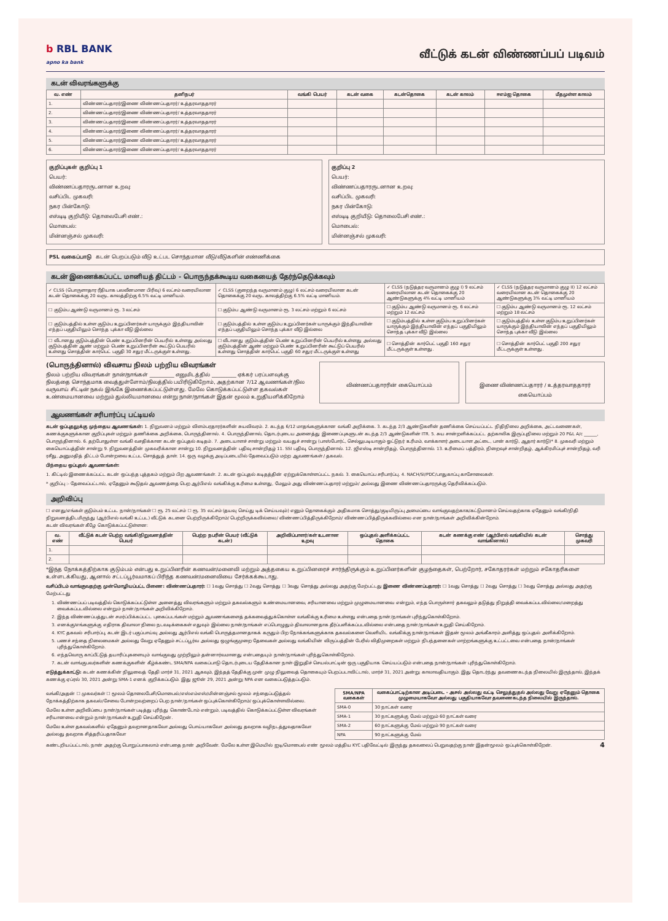b RBL BANK
apno ka bank
வீட்டுக் கடன் விண்ணப்பப் படிவம்
கடன் விவரங்களுக்கு
| வ. எண் | தனிநபர் | வங்கி பெயர் | கடன் வகை | கடன்தொகை | கடன் காலம் | ஈஎம்ஐ தொகை | மீதமுள்ள காலம் |
| --- | --- | --- | --- | --- | --- | --- | --- |
| 1. | விண்ணப்பதாரர்/இணை விண்ணப்பதாரர்/ உத்தரவாததாரர் | | | | | | |
| 2. | விண்ணப்பதாரர்/இணை விண்ணப்பதாரர்/ உத்தரவாததாரர் | | | | | | |
| 3. | விண்ணப்பதாரர்/இணை விண்ணப்பதாரர்/ உத்தரவாததாரர் | | | | | | |
| 4. | விண்ணப்பதாரர்/இணை விண்ணப்பதாரர்/ உத்தரவாததாரர் | | | | | | |
| 5. | விண்ணப்பதாரர்/இணை விண்ணப்பதாரர்/ உத்தரவாததாரர் | | | | | | |
| 6. | விண்ணப்பதாரர்/இணை விண்ணப்பதாரர்/ உத்தரவாததாரர் | | | | | | |
குறிப்புகள் குறிப்பு 1
பெயர்:
விண்ணப்பதாரருடனான உறவு:
வசிப்பிட முகவரி:
நகர பின்கோடு:
எஸ்டிடி குறியீடு: தொலைபேசி எண்.:
மொபைல்:
மின்னஞ்சல் முகவரி:
குறிப்பு 2
பெயர்:
விண்ணப்பதாரருடனான உறவு:
வசிப்பிட முகவரி:
நகர பின்கோடு:
எஸ்டிடி குறியீடு: தொலைபேசி எண்.:
மொபைல்:
மின்னஞ்சல் முகவரி:
PSL வகைப்பாடு கடன் பெறப்படும் வீடு உட்பட சொந்தமான வீடு/வீடுகளின் எண்ணிக்கை
கடன் இணைக்கப்பட்ட மானியத் திட்டம் - பொருந்தக்கூடிய வகையைத் தேர்ந்தெடுக்கவும்
| ✓ CLSS (பொருளாதார ரீதியாக பலவீனமான பிரிவு) 6 லட்சம் வரையிலான கடன் தொகைக்கு 20 வருட காலத்திற்கு 6.5% வட்டி மானியம். | ✓ CLSS (குறைந்த வருமானம் குழு) 6 லட்சம் வரையிலான கடன் தொகைக்கு 20 வருட காலத்திற்கு 6.5% வட்டி மானியம். | ✓ CLSS (நடுத்தர வருமானம் குழு I) 9 லட்சம் வரையிலான கடன் தொகைக்கு 20 ஆண்டுகளுக்கு 4% வட்டி மானியம் | ✓ CLSS (நடுத்தர வருமானம் குழு II) 12 லட்சம் வரையிலான கடன் தொகைக்கு 20 ஆண்டுகளுக்கு 3% வட்டி மானியம் |
| ☐ குடும்ப ஆண்டு வருமானம் ரூ. 3 லட்சம் | ☐ குடும்ப ஆண்டு வருமானம் ரூ. 3 லட்சம் மற்றும் 6 லட்சம் | ☐ குடும்ப ஆண்டு வருமானம் ரூ. 6 லட்சம் மற்றும் 12 லட்சம் | ☐ குடும்ப ஆண்டு வருமானம் ரூ. 12 லட்சம் மற்றும் 18 லட்சம் |
| ☐ குடும்பத்தில் உள்ள குடும்ப உறுப்பினர்கள் யாருக்கும் இந்தியாவின் எந்தப் பகுதியிலும் சொந்த புக்கா வீடு இல்லை | ☐ குடும்பத்தில் உள்ள குடும்ப உறுப்பினர்கள் யாருக்கும் இந்தியாவின் எந்தப் பகுதியிலும் சொந்த புக்கா வீடு இல்லை | ☐ குடும்பத்தில் உள்ள குடும்ப உறுப்பினர்கள் யாருக்கும் இந்தியாவின் எந்தப் பகுதியிலும் சொந்த புக்கா வீடு இல்லை | ☐ குடும்பத்தில் உள்ள குடும்ப உறுப்பினர்கள் யாருக்கும் இந்தியாவின் எந்தப் பகுதியிலும் சொந்த புக்கா வீடு இல்லை |
| ☐ வீடானது குடும்பத்தின் பெண் உறுப்பினரின் பெயரில் உள்ளது அல்லது குடும்பத்தின் ஆண் மற்றும் பெண் உறுப்பினரின் கூட்டுப் பெயரில் உள்ளது சொத்தின் கார்பெட் பகுதி 30 சதுர மீட்டருக்குள் உள்ளது. | ☐ வீடானது குடும்பத்தின் பெண் உறுப்பினரின் பெயரில் உள்ளது அல்லது குடும்பத்தின் ஆண் மற்றும் பெண் உறுப்பினரின் கூட்டுப் பெயரில் உள்ளது சொத்தின் கார்பெட் பகுதி 60 சதுர மீட்டருக்குள் உள்ளது | ☐ சொத்தின் கார்பெட் பகுதி 160 சதுர மீட்டருக்குள் உள்ளது. | ☐ சொத்தின் கார்பெட் பகுதி 200 சதுர மீட்டருக்குள் உள்ளது. |
(பொருந்தினால்) விவசாய நிலம் பற்றிய விவரங்கள்
நிலம் பற்றிய விவரங்கள் நான்/நாங்கள் __________ எனுமிடத்தில் __________ ஏக்கர் பரப்பளவுக்கு நிலத்தை சொந்தமாக வைத்துள்ளோம்/நிலத்தில் பயிரிடுகிறோம், அதற்கான 7/12 ஆவணங்கள்/நில வருவாய் சிட்டின் நகல் இங்கே இணைக்கப்பட்டுள்ளது. மேலே கொடுக்கப்பட்டுள்ள தகவல்கள் உண்மையானவை மற்றும் துல்லியமானவை என்று நான்/நாங்கள் இதன் மூலம் உறுதியளிக்கிறோம்
விண்ணப்பதாரரின் கையொப்பம் இணை விண்ணப்பதாரர் / உத்தரவாததாரர் கையொப்பம்
ஆவணங்கள் சரிபார்ப்பு பட்டியல்
கடன் ஒப்புதலுக்கு முந்தைய ஆவணங்கள்: 1. நிறுவனம் மற்றும் விளம்பரதாரர்களின் சுயவிவரம். 2. கடந்த 6/12 மாதங்களுக்கான வங்கி அறிக்கை. 3. கடந்த 2/3 ஆண்டுகளின் தணிக்கை செய்யப்பட்ட நிதிநிலை அறிக்கை, அட்டவணைகள், கணக்குகளுக்கான குறிப்புகள் மற்றும் தணிக்கை அறிக்கை, பொருந்தினால். 4. பொருந்தினால், தொடர்புடைய அனைத்து இணைப்புகளுடன் கடந்த 2/3 ஆண்டுகளின் ITR. 5. சுய சான்றளிக்கப்பட்ட தற்காலிக இருப்புநிலை மற்றும் 20 P&L A/c ______, பொருந்தினால். 6. தற்போதுள்ள வங்கி வசதிக்கான கடன் ஒப்புதல் கடிதம். 7. அடையாளச் சான்று மற்றும் வயதுச் சான்று (பாஸ்போர்ட், செல்லுபடியாகும் ஓட்டுநர் உரிமம், வாக்காளர் அடையாள அட்டை, பான் கார்டு, ஆதார் கார்டு)* 8. முகவரி மற்றும் கையொப்பத்தின் சான்று 9. நிறுவனத்தின் முகவரிக்கான சான்று 10. நிறுவனத்தின் பதிவு சான்றிதழ் 11. SSI பதிவு, பொருந்தினால். 12. ஜிஎஸ்டி சான்றிதழ், பொருந்தினால். 13. உரிமைப் பத்திரம், நிறைவுச் சான்றிதழ், ஆக்கிரமிப்புச் சான்றிதழ், வரி ரசீது, அனுமதித் திட்டம் போன்றவை உட்பட சொத்துத் தாள். 14. ஒரு வழக்கு அடிப்படையில் தேவைப்படும் மற்ற ஆவணங்கள் / தகவல்.
பிந்தைய ஒப்புதல் ஆவணங்கள்:
1. கிட்டில் இணைக்கப்பட்ட கடன் ஒப்பந்த புத்தகம் மற்றும் பிற ஆவணங்கள். 2. கடன் ஒப்புதல் கடிதத்தின் ஏற்றுக்கொள்ளப்பட்ட நகல். 3. கையொப்ப சரிபார்ப்பு. 4. NACH/SI/PDC/பாதுகாப்பு காசோலைகள்.
* குறிப்பு :- தேவைப்பட்டால், ஏதேனும் கூடுதல் ஆவணத்தை பெற ஆர்பிஎல் வங்கிக்கு உரிமை உள்ளது, மேலும் அது விண்ணப்பதாரர் மற்றும்/ அல்லது இணை விண்ணப்பதாரருக்கு தெரிவிக்கப்படும்.
அறிவிப்பு
☐ எனது/எங்கள் குடும்பம் உட்பட நான்/நாங்கள் ☐ ரூ. 25 லட்சம் ☐ ரூ. 35 லட்சம் (தயவு செய்து டிக் செய்யவும்) எனும் தொகைக்கும் அதிகமாக சொத்து/குடியிருப்பு அமைப்பை வாங்குவதற்காக/கட்டுமானம் செய்வதற்காக ஏதேனும் வங்கி/நிதி நிறுவனத்திடமிருந்து (ஆர்பிஎல் வங்கி உட்பட) வீட்டுக் கடனை பெற்றிருக்கிறோம்/ பெற்றிருக்கவில்லை/ விண்ணப்பித்திருக்கிறோம்/ விண்ணப்பித்திருக்கவில்லை என நான்/நாங்கள் அறிவிக்கின்றோம்.
கடன் விவரங்கள் கீழே கொடுக்கப்பட்டுள்ளன:
| வ. எண் | வீட்டுக் கடன் பெற்ற வங்கி/நிறுவனத்தின் பெயர் | பெற்ற நபரின் பெயர் (வீட்டுக் கடன்) | அறிவிப்பாளர்/கள் உடனான உறவு | ஒப்புதல் அளிக்கப்பட்ட தொகை | கடன் கணக்கு எண் (ஆர்பிஎல் வங்கியில் கடன் வாங்கினால்) | சொத்து முகவரி |
| --- | --- | --- | --- | --- | --- | --- |
| 1. | | | | | | |
| 2. | | | | | | |
*இந்த நோக்கத்திற்காக குடும்பம் என்பது உறுப்பினரின் கணவன்/மனைவி மற்றும் அத்தகைய உறுப்பினரைச் சார்ந்திருக்கும் உறுப்பினர்களின் குழந்தைகள், பெற்றோர், சகோதரர்கள் மற்றும் சகோதரிகளை உள்ளடக்கியது, ஆனால் சட்டப்பூர்வமாகப் பிரிந்த கணவன்/மனைவியை சேர்க்கக்கூடாது.
வசிப்பிடம் வாங்குவதற்கு முன்மொழியப்பட்ட பிணை: விண்ணப்பதாரர்: ☐ 1வது சொத்து ☐ 2வது சொத்து ☐ 3வது சொத்து அல்லது அதற்கு மேற்பட்டது இணை விண்ணப்பதாரர்: ☐ 1வது சொத்து ☐ 2வது சொத்து ☐ 3வது சொத்து அல்லது அதற்கு மேற்பட்டது
1. விண்ணப்பப் படிவத்தில் கொடுக்கப்பட்டுள்ள அனைத்து விவரங்களும் மற்றும் தகவல்களும் உண்மையானவை, சரியானவை மற்றும் முழுமையானவை என்றும், எந்த பொருள்சார் தகவலும் தடுத்து நிறுத்தி வைக்கப்படவில்லை/மறைத்து வைக்கப்படவில்லை என்றும் நான்/நாங்கள் அறிவிக்கிறோம்.
2. இந்த விண்ணப்பத்துடன் சமர்ப்பிக்கப்பட்ட புகைப்படங்கள் மற்றும் ஆவணங்களைத் தக்கவைத்துக்கொள்ள வங்கிக்கு உரிமை உள்ளது என்பதை நான்/நாங்கள் புரிந்துகொள்கிறோம்.
3. எனக்கு/எங்களுக்கு எதிராக திவாலா நிலை நடவடிக்கைகள் எதுவும் இல்லை நான்/நாங்கள் எப்பொழுதும் திவாலானதாக தீர்ப்பளிக்கப்படவில்லை என்பதை நான்/நாங்கள் உறுதி செய்கிறோம்.
4. KYC தகவல் சரிபார்ப்பு, கடன் இடர் பகுப்பாய்வு அல்லது ஆர்பிஎல் வங்கி பொருத்தமானதாகக் கருதும் பிற நோக்கங்களுக்காக தகவல்களை வெளியிட வங்கிக்கு நான்/நாங்கள் இதன் மூலம் அங்கீகாரம் அளித்து ஒப்புதல் அளிக்கிறோம்.
5. பணச் சந்தை நிலைமைகள் அல்லது வேறு ஏதேனும் சட்டப்பூர்வ அல்லது ஒழுங்குமுறை தேவைகள் அல்லது வங்கியின் விருப்பத்தின் பேரில் விதிமுறைகள் மற்றும் நிபந்தனைகள் மாற்றங்களுக்கு உட்பட்டவை என்பதை நான்/நாங்கள் புரிந்துகொள்கிறோம்.
6. எந்தவொரு காப்பீட்டுத் தயாரிப்புகளையும் வாங்குவது முற்றிலும் தன்னார்வமானது என்பதையும் நான்/நாங்கள் புரிந்துகொள்கிறோம்.
7. கடன் வாங்குபவர்களின் கணக்குகளின் கீழ்க்கண்ட SMA/NPA வகைப்பாடு தொடர்புடைய தேதிக்கான நாள்-இறுதிச் செயல்பாட்டின் ஒரு பகுதியாக செய்யப்படும் என்பதை நான்/நாங்கள் புரிந்துகொள்கிறோம்.
எடுத்துக்காட்டு: கடன் கணக்கின் நிலுவைத் தேதி மார்ச் 31, 2021 ஆகவும், இந்தத் தேதிக்கு முன் முழு நிலுவைத் தொகையும் பெறப்படாவிட்டால், மார்ச் 31, 2021 அன்று காலாவதியாகும். இது தொடர்ந்து தவணைகடந்த நிலையில் இருந்தால், இந்தக் கணக்கு ஏப்ரல் 30, 2021 அன்று SMA-1 எனக் குறிக்கப்படும். இது ஜூன் 29, 2021 அன்று NPA என வகைப்படுத்தப்படும்.
வங்கி/அதன் ☐ முகவர்கள் ☐ மூலம் தொலைபேசி/மொபைல்/எஸ்எம்எஸ்/மின்னஞ்சல் மூலம் சந்தைப்படுத்தல் நோக்கத்திற்காக தகவல்/சேவை போன்றவற்றைப் பெற நான்/நாங்கள் ஒப்புக்கொள்கிறோம்/ ஒப்புக்கொள்ளவில்லை.
மேலே உள்ள அறிவிப்பை நான்/நாங்கள் படித்து புரிந்து கொண்டோம் என்றும், படிவத்தில் கொடுக்கப்பட்டுள்ள விவரங்கள் சரியானவை என்றும் நான்/நாங்கள் உறுதி செய்கிறேன்.
மேலே உள்ள தகவல்களில் ஏதேனும் தவறானதாகவோ அல்லது பொய்யாகவோ அல்லது தவறாக வழிநடத்துவதாகவோ அல்லது தவறாக சித்தரிப்பதாகவோ
| SMA/NPA வகைகள் | வகைப்பாட்டிற்கான அடிப்படை - அசல் அல்லது வட்டி செலுத்துதல் அல்லது வேறு ஏதேனும் தொகை முழுமையாகவோ அல்லது பகுதியாகவோ தவணைகடந்த நிலையில் இருந்தால். |
| --- | --- |
| SMA-0 | 30 நாட்கள் வரை |
| SMA-1 | 30 நாட்களுக்கு மேல் மற்றும் 60 நாட்கள் வரை |
| SMA-2 | 60 நாட்களுக்கு மேல் மற்றும் 90 நாட்கள் வரை |
| NPA | 90 நாட்களுக்கு மேல் |
கண்டறியப்பட்டால், நான் அதற்கு பொறுப்பாகலாம் என்பதை நான் அறிவேன். மேலே உள்ள இமெயில் ஐடி/மொபைல் எண் மூலம் மத்திய KYC பதிவேட்டில் இருந்து தகவலைப் பெறுவதற்கு நான் இதன்மூலம் ஒப்புக்கொள்கிறேன். 4